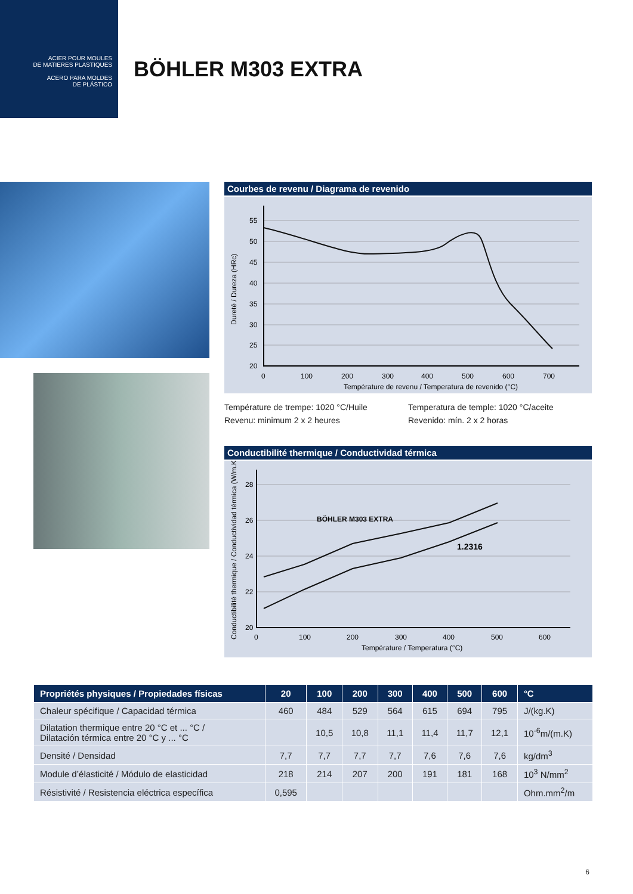ACIER POUR MOULES
DE MATIERES PLASTIQUES
ACERO PARA MOLDES
DE PLÁSTICO
BÖHLER M303 EXTRA
Courbes de revenu / Diagrama de revenido
55
50
45
40
35
30
25
20
0
100
200
300
400
500
600
700
Température de revenu / Temperatura de revenido (°C)
Dureté / Dureza (HRc)
Température de trempe: 1020 °C/Huile
Revenu: minimum 2 x 2 heures
Temperatura de temple: 1020 °C/aceite
Revenido: mín. 2 x 2 horas
Conductibilité thermique / Conductividad térmica
28
26
24
22
20
0
100
200
300
400
500
600
Température / Temperatura (°C)
BÖHLER M303 EXTRA
1.2316
Conductibilité thermique / Conductividad térmica (W/m.K)
| Propriétés physiques / Propiedades físicas | 20 | 100 | 200 | 300 | 400 | 500 | 600 | °C |
| --- | --- | --- | --- | --- | --- | --- | --- | --- |
| Chaleur spécifique / Capacidad térmica | 460 | 484 | 529 | 564 | 615 | 694 | 795 | J/(kg.K) |
| Dilatation thermique entre 20 °C et ... °C / Dilatación térmica entre 20 °C y ... °C | | 10,5 | 10,8 | 11,1 | 11,4 | 11,7 | 12,1 | 10<sup>-6</sup>m/(m.K) |
| Densité / Densidad | 7,7 | 7,7 | 7,7 | 7,7 | 7,6 | 7,6 | 7,6 | kg/dm<sup>3</sup> |
| Module d’élasticité / Módulo de elasticidad | 218 | 214 | 207 | 200 | 191 | 181 | 168 | 10<sup>3</sup> N/mm<sup>2</sup> |
| Résistivité / Resistencia eléctrica específica | 0,595 | | | | | | | Ohm.mm<sup>2</sup>/m |
6